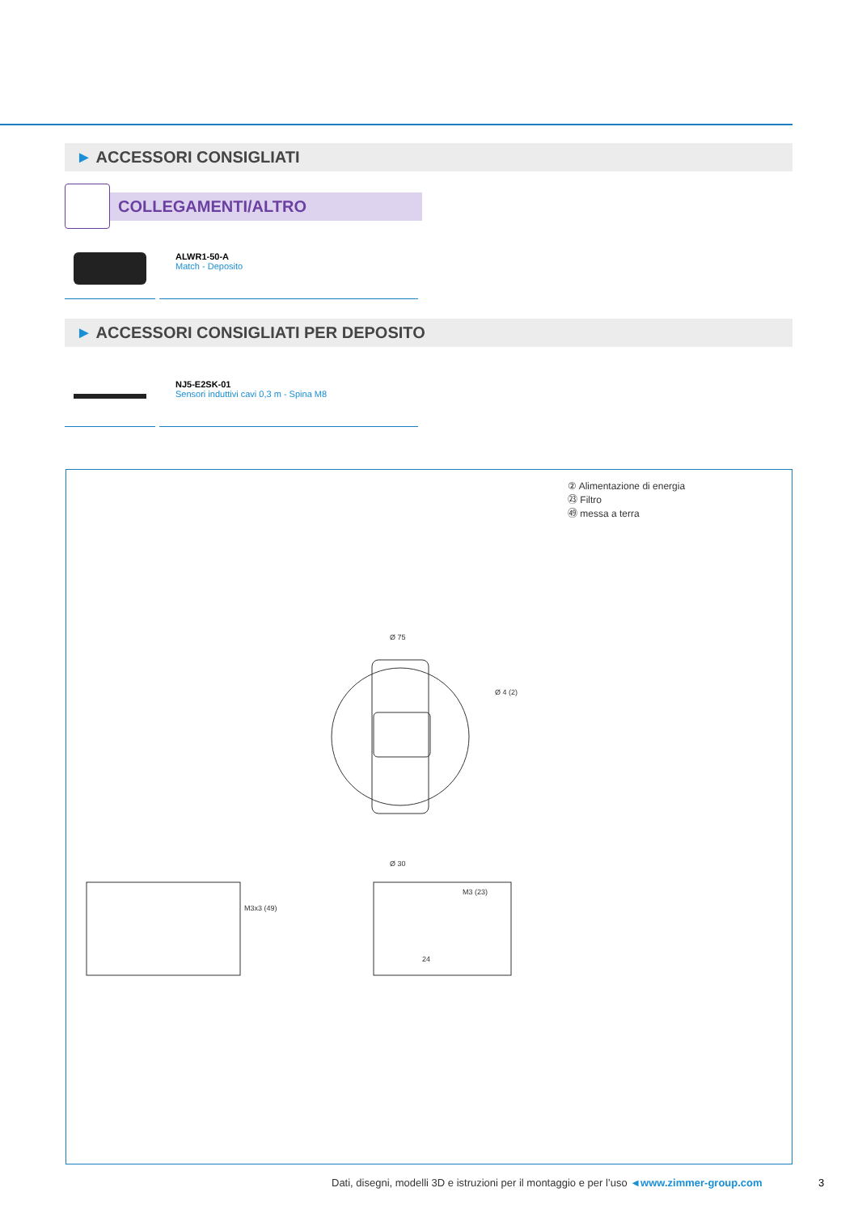► ACCESSORI CONSIGLIATI
COLLEGAMENTI/ALTRO
ALWR1-50-A
Match - Deposito
► ACCESSORI CONSIGLIATI PER DEPOSITO
NJ5-E2SK-01
Sensori induttivi cavi 0,3 m - Spina M8
② Alimentazione di energia
㉓ Filtro
㊾ messa a terra
Ø 75
24
Ø 4 (2)
Ø 30
M3x3 (49)
M3 (23)
Dati, disegni, modelli 3D e istruzioni per il montaggio e per l’uso ◄www.zimmer-group.com
3